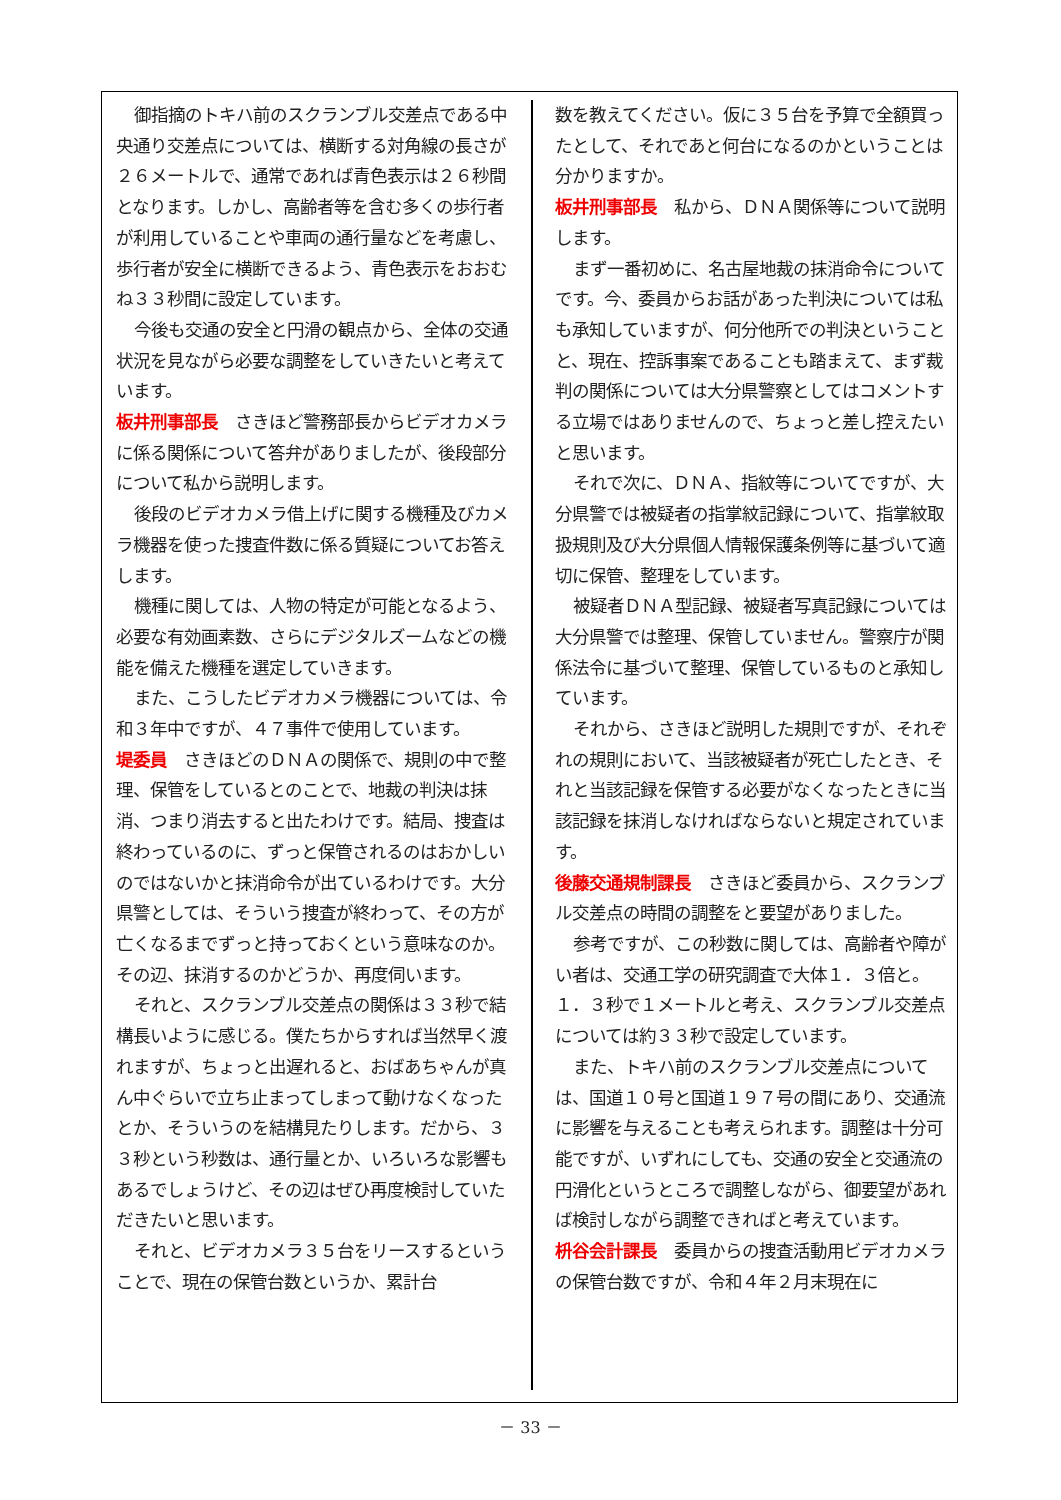御指摘のトキハ前のスクランブル交差点である中央通り交差点については、横断する対角線の長さが２６メートルで、通常であれば青色表示は２６秒間となります。しかし、高齢者等を含む多くの歩行者が利用していることや車両の通行量などを考慮し、歩行者が安全に横断できるよう、青色表示をおおむね３３秒間に設定しています。
今後も交通の安全と円滑の観点から、全体の交通状況を見ながら必要な調整をしていきたいと考えています。
板井刑事部長　さきほど警務部長からビデオカメラに係る関係について答弁がありましたが、後段部分について私から説明します。
後段のビデオカメラ借上げに関する機種及びカメラ機器を使った捜査件数に係る質疑についてお答えします。
機種に関しては、人物の特定が可能となるよう、必要な有効画素数、さらにデジタルズームなどの機能を備えた機種を選定していきます。
また、こうしたビデオカメラ機器については、令和３年中ですが、４７事件で使用しています。
堤委員　さきほどのＤＮＡの関係で、規則の中で整理、保管をしているとのことで、地裁の判決は抹消、つまり消去すると出たわけです。結局、捜査は終わっているのに、ずっと保管されるのはおかしいのではないかと抹消命令が出ているわけです。大分県警としては、そういう捜査が終わって、その方が亡くなるまでずっと持っておくという意味なのか。その辺、抹消するのかどうか、再度伺います。
それと、スクランブル交差点の関係は３３秒で結構長いように感じる。僕たちからすれば当然早く渡れますが、ちょっと出遅れると、おばあちゃんが真ん中ぐらいで立ち止まってしまって動けなくなったとか、そういうのを結構見たりします。だから、３３秒という秒数は、通行量とか、いろいろな影響もあるでしょうけど、その辺はぜひ再度検討していただきたいと思います。
それと、ビデオカメラ３５台をリースするということで、現在の保管台数というか、累計台
数を教えてください。仮に３５台を予算で全額買ったとして、それであと何台になるのかということは分かりますか。
板井刑事部長　私から、ＤＮＡ関係等について説明します。
まず一番初めに、名古屋地裁の抹消命令についてです。今、委員からお話があった判決については私も承知していますが、何分他所での判決ということと、現在、控訴事案であることも踏まえて、まず裁判の関係については大分県警察としてはコメントする立場ではありませんので、ちょっと差し控えたいと思います。
それで次に、ＤＮＡ、指紋等についてですが、大分県警では被疑者の指掌紋記録について、指掌紋取扱規則及び大分県個人情報保護条例等に基づいて適切に保管、整理をしています。
被疑者ＤＮＡ型記録、被疑者写真記録については大分県警では整理、保管していません。警察庁が関係法令に基づいて整理、保管しているものと承知しています。
それから、さきほど説明した規則ですが、それぞれの規則において、当該被疑者が死亡したとき、それと当該記録を保管する必要がなくなったときに当該記録を抹消しなければならないと規定されています。
後藤交通規制課長　さきほど委員から、スクランブル交差点の時間の調整をと要望がありました。
参考ですが、この秒数に関しては、高齢者や障がい者は、交通工学の研究調査で大体１．３倍と。１．３秒で１メートルと考え、スクランブル交差点については約３３秒で設定しています。
また、トキハ前のスクランブル交差点については、国道１０号と国道１９７号の間にあり、交通流に影響を与えることも考えられます。調整は十分可能ですが、いずれにしても、交通の安全と交通流の円滑化というところで調整しながら、御要望があれば検討しながら調整できればと考えています。
枡谷会計課長　委員からの捜査活動用ビデオカメラの保管台数ですが、令和４年２月末現在に
－ 33 －